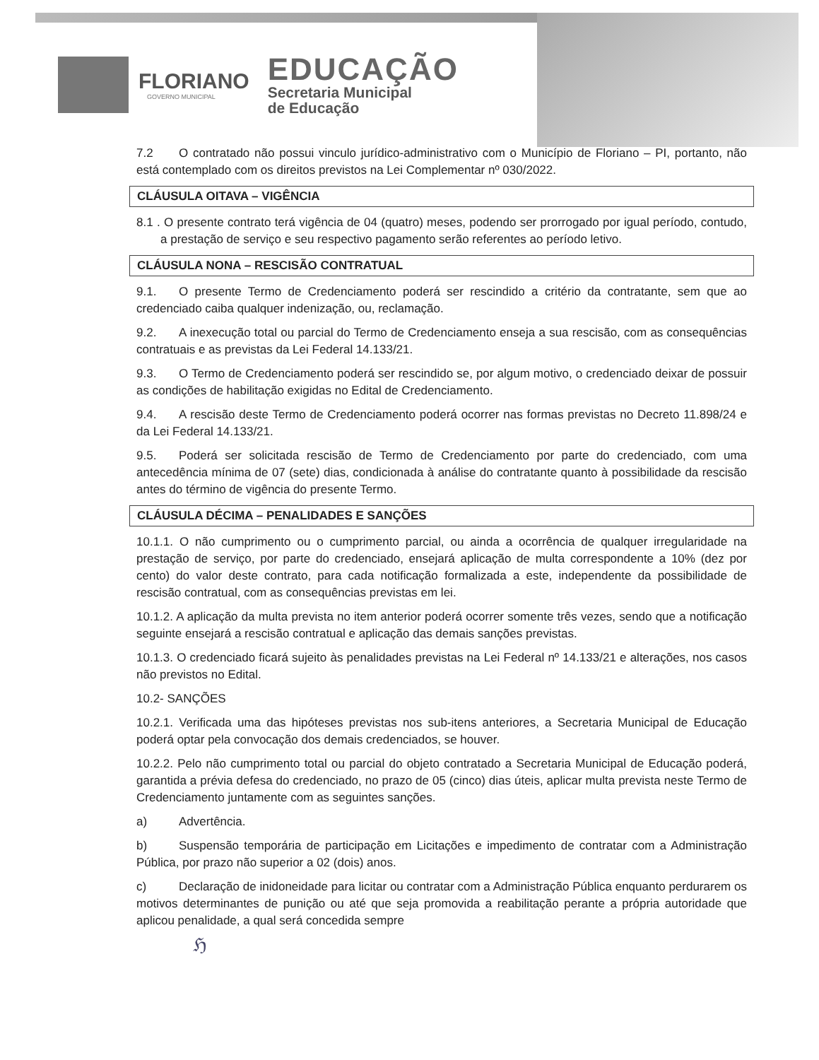FLORIANO
GOVERNO MUNICIPAL
EDUCAÇÃO
Secretaria Municipal
de Educação
7.2 O contratado não possui vinculo jurídico-administrativo com o Município de Floriano – PI, portanto, não está contemplado com os direitos previstos na Lei Complementar nº 030/2022.
CLÁUSULA OITAVA – VIGÊNCIA
8.1 . O presente contrato terá vigência de 04 (quatro) meses, podendo ser prorrogado por igual período, contudo, a prestação de serviço e seu respectivo pagamento serão referentes ao período letivo.
CLÁUSULA NONA – RESCISÃO CONTRATUAL
9.1. O presente Termo de Credenciamento poderá ser rescindido a critério da contratante, sem que ao credenciado caiba qualquer indenização, ou, reclamação.
9.2. A inexecução total ou parcial do Termo de Credenciamento enseja a sua rescisão, com as consequências contratuais e as previstas da Lei Federal 14.133/21.
9.3. O Termo de Credenciamento poderá ser rescindido se, por algum motivo, o credenciado deixar de possuir as condições de habilitação exigidas no Edital de Credenciamento.
9.4. A rescisão deste Termo de Credenciamento poderá ocorrer nas formas previstas no Decreto 11.898/24 e da Lei Federal 14.133/21.
9.5. Poderá ser solicitada rescisão de Termo de Credenciamento por parte do credenciado, com uma antecedência mínima de 07 (sete) dias, condicionada à análise do contratante quanto à possibilidade da rescisão antes do término de vigência do presente Termo.
CLÁUSULA DÉCIMA – PENALIDADES E SANÇÕES
10.1.1. O não cumprimento ou o cumprimento parcial, ou ainda a ocorrência de qualquer irregularidade na prestação de serviço, por parte do credenciado, ensejará aplicação de multa correspondente a 10% (dez por cento) do valor deste contrato, para cada notificação formalizada a este, independente da possibilidade de rescisão contratual, com as consequências previstas em lei.
10.1.2. A aplicação da multa prevista no item anterior poderá ocorrer somente três vezes, sendo que a notificação seguinte ensejará a rescisão contratual e aplicação das demais sanções previstas.
10.1.3. O credenciado ficará sujeito às penalidades previstas na Lei Federal nº 14.133/21 e alterações, nos casos não previstos no Edital.
10.2- SANÇÕES
10.2.1. Verificada uma das hipóteses previstas nos sub-itens anteriores, a Secretaria Municipal de Educação poderá optar pela convocação dos demais credenciados, se houver.
10.2.2. Pelo não cumprimento total ou parcial do objeto contratado a Secretaria Municipal de Educação poderá, garantida a prévia defesa do credenciado, no prazo de 05 (cinco) dias úteis, aplicar multa prevista neste Termo de Credenciamento juntamente com as seguintes sanções.
a) Advertência.
b) Suspensão temporária de participação em Licitações e impedimento de contratar com a Administração Pública, por prazo não superior a 02 (dois) anos.
c) Declaração de inidoneidade para licitar ou contratar com a Administração Pública enquanto perdurarem os motivos determinantes de punição ou até que seja promovida a reabilitação perante a própria autoridade que aplicou penalidade, a qual será concedida sempre
ℌ